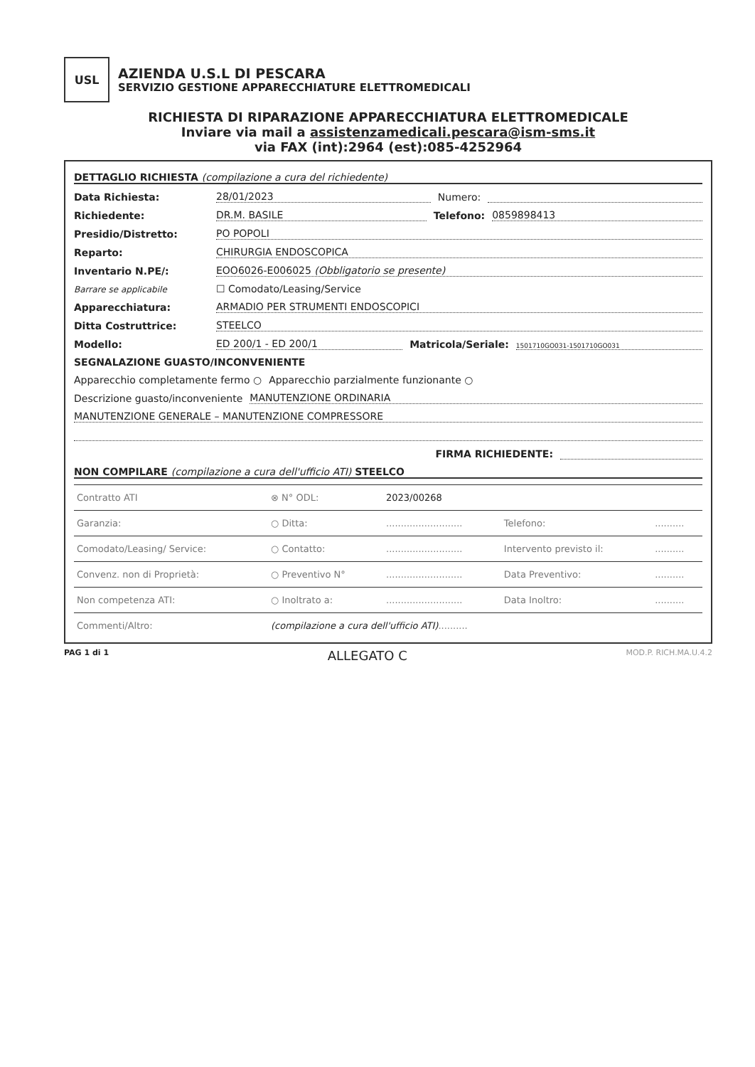USL
AZIENDA U.S.L DI PESCARA
SERVIZIO GESTIONE APPARECCHIATURE ELETTROMEDICALI
RICHIESTA DI RIPARAZIONE APPARECCHIATURA ELETTROMEDICALE
Inviare via mail a assistenzamedicali.pescara@ism-sms.it
via FAX (int):2964 (est):085-4252964
DETTAGLIO RICHIESTA (compilazione a cura del richiedente)
Data Richiesta: 28/01/2023 Numero:
Richiedente: DR.M. BASILE Telefono: 0859898413
Presidio/Distretto: PO POPOLI
Reparto: CHIRURGIA ENDOSCOPICA
Inventario N.PE/: EOO6026-E006025 (Obbligatorio se presente)
Barrare se applicabile ☐ Comodato/Leasing/Service
Apparecchiatura: ARMADIO PER STRUMENTI ENDOSCOPICI
Ditta Costruttrice: STEELCO
Modello: ED 200/1 - ED 200/1 Matricola/Seriale: 1501710GO031-1501710GO031
SEGNALAZIONE GUASTO/INCONVENIENTE
Apparecchio completamente fermo ○ Apparecchio parzialmente funzionante ○
Descrizione guasto/inconveniente MANUTENZIONE ORDINARIA
MANUTENZIONE GENERALE – MANUTENZIONE COMPRESSORE
FIRMA RICHIEDENTE:
NON COMPILARE (compilazione a cura dell'ufficio ATI) STEELCO
| Contratto ATI | ⊗ N° ODL: | 2023/00268 | | |
| Garanzia: | ○ Ditta: | .......................... | Telefono: | .......... |
| Comodato/Leasing/ Service: | ○ Contatto: | .......................... | Intervento previsto il: | .......... |
| Convenz. non di Proprietà: | ○ Preventivo N° | .......................... | Data Preventivo: | .......... |
| Non competenza ATI: | ○ Inoltrato a: | .......................... | Data Inoltro: | .......... |
| Commenti/Altro: | (compilazione a cura dell'ufficio ATI) .......... | | | |
PAG 1 di 1 ALLEGATO C MOD.P. RICH.MA.U.4.2